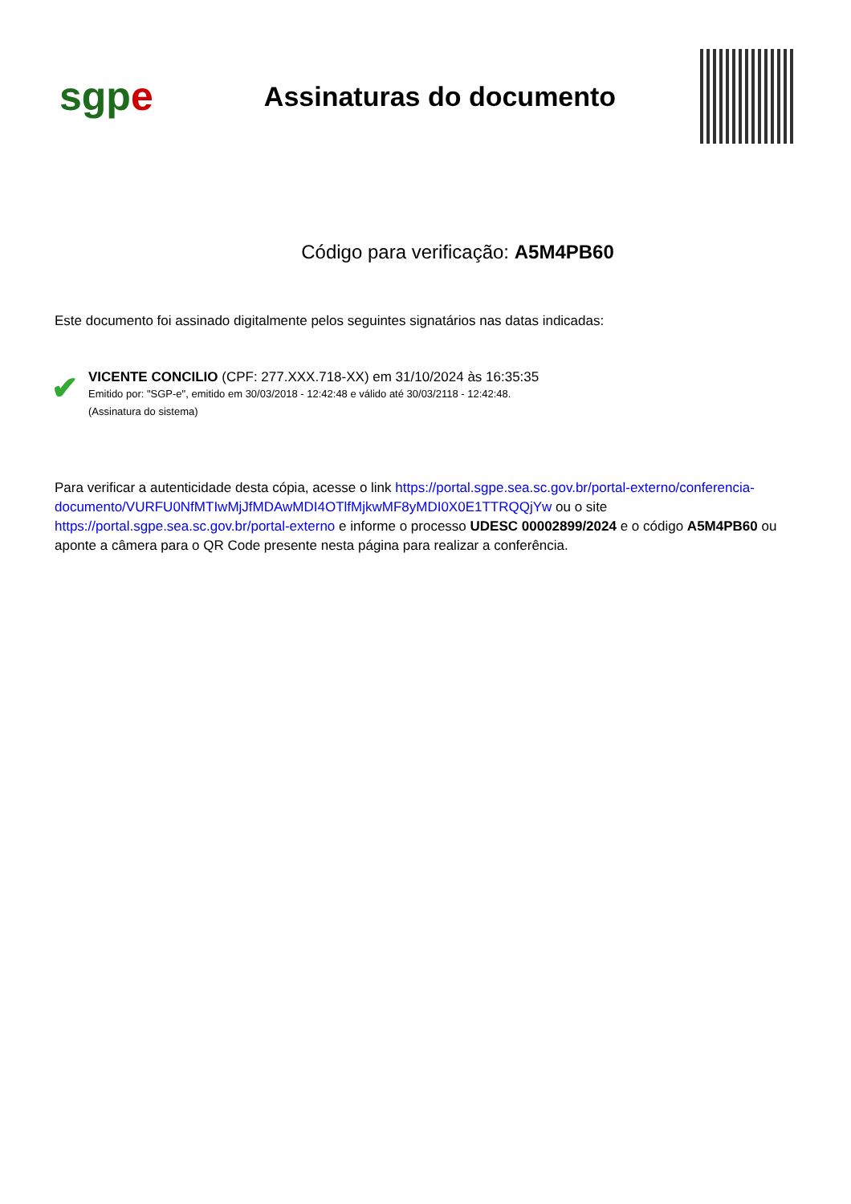sgpe
Assinaturas do documento
Código para verificação: A5M4PB60
Este documento foi assinado digitalmente pelos seguintes signatários nas datas indicadas:
✔
VICENTE CONCILIO (CPF: 277.XXX.718-XX) em 31/10/2024 às 16:35:35
Emitido por: "SGP-e", emitido em 30/03/2018 - 12:42:48 e válido até 30/03/2118 - 12:42:48.
(Assinatura do sistema)
Para verificar a autenticidade desta cópia, acesse o link https://portal.sgpe.sea.sc.gov.br/portal-externo/conferencia-documento/VURFU0NfMTIwMjJfMDAwMDI4OTlfMjkwMF8yMDI0X0E1TTRQQjYw ou o site https://portal.sgpe.sea.sc.gov.br/portal-externo e informe o processo UDESC 00002899/2024 e o código A5M4PB60 ou aponte a câmera para o QR Code presente nesta página para realizar a conferência.